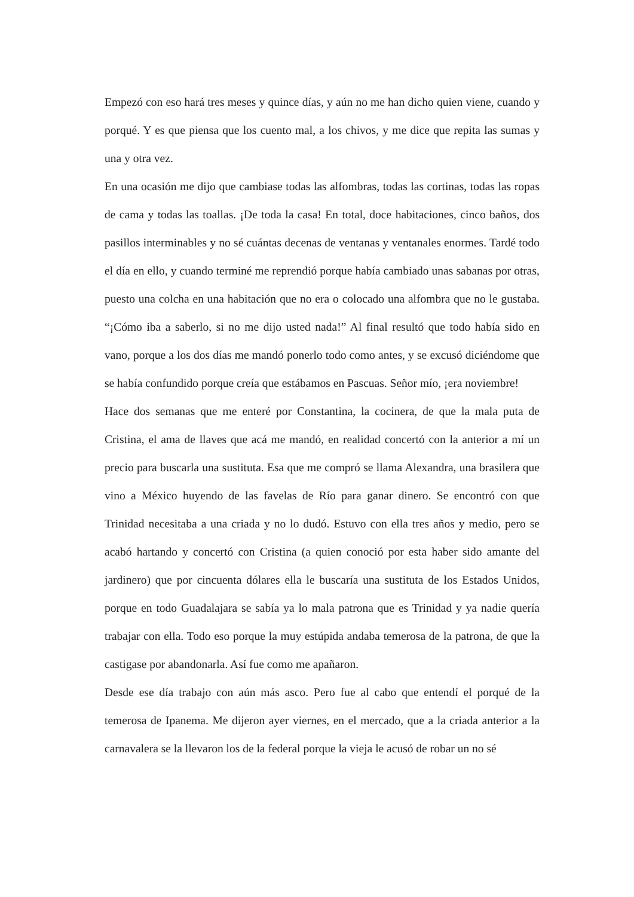Empezó con eso hará tres meses y quince días, y aún no me han dicho quien viene, cuando y porqué. Y es que piensa que los cuento mal, a los chivos, y me dice que repita las sumas y una y otra vez.
En una ocasión me dijo que cambiase todas las alfombras, todas las cortinas, todas las ropas de cama y todas las toallas. ¡De toda la casa! En total, doce habitaciones, cinco baños, dos pasillos interminables y no sé cuántas decenas de ventanas y ventanales enormes. Tardé todo el día en ello, y cuando terminé me reprendió porque había cambiado unas sabanas por otras, puesto una colcha en una habitación que no era o colocado una alfombra que no le gustaba. “¡Cómo iba a saberlo, si no me dijo usted nada!” Al final resultó que todo había sido en vano, porque a los dos días me mandó ponerlo todo como antes, y se excusó diciéndome que se había confundido porque creía que estábamos en Pascuas. Señor mío, ¡era noviembre!
Hace dos semanas que me enteré por Constantina, la cocinera, de que la mala puta de Cristina, el ama de llaves que acá me mandó, en realidad concertó con la anterior a mí un precio para buscarla una sustituta. Esa que me compró se llama Alexandra, una brasilera que vino a México huyendo de las favelas de Río para ganar dinero. Se encontró con que Trinidad necesitaba a una criada y no lo dudó. Estuvo con ella tres años y medio, pero se acabó hartando y concertó con Cristina (a quien conoció por esta haber sido amante del jardinero) que por cincuenta dólares ella le buscaría una sustituta de los Estados Unidos, porque en todo Guadalajara se sabía ya lo mala patrona que es Trinidad y ya nadie quería trabajar con ella. Todo eso porque la muy estúpida andaba temerosa de la patrona, de que la castigase por abandonarla. Así fue como me apañaron.
Desde ese día trabajo con aún más asco. Pero fue al cabo que entendí el porqué de la temerosa de Ipanema. Me dijeron ayer viernes, en el mercado, que a la criada anterior a la carnavalera se la llevaron los de la federal porque la vieja le acusó de robar un no sé